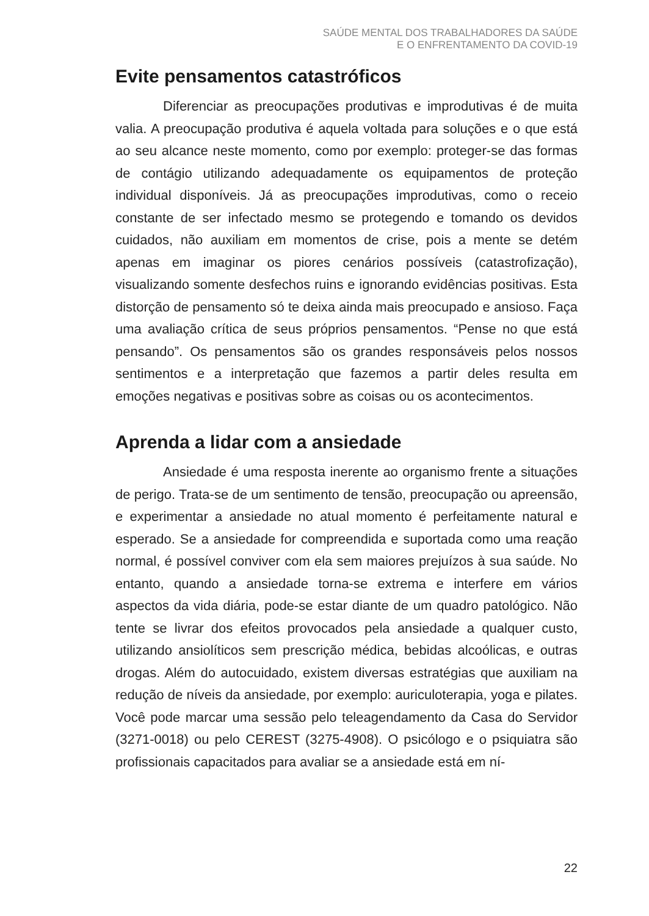SAÚDE MENTAL DOS TRABALHADORES DA SAÚDE
E O ENFRENTAMENTO DA COVID-19
Evite pensamentos catastróficos
Diferenciar as preocupações produtivas e improdutivas é de muita valia. A preocupação produtiva é aquela voltada para soluções e o que está ao seu alcance neste momento, como por exemplo: proteger-se das formas de contágio utilizando adequadamente os equipamentos de proteção individual disponíveis. Já as preocupações improdutivas, como o receio constante de ser infectado mesmo se protegendo e tomando os devidos cuidados, não auxiliam em momentos de crise, pois a mente se detém apenas em imaginar os piores cenários possíveis (catastrofização), visualizando somente desfechos ruins e ignorando evidências positivas. Esta distorção de pensamento só te deixa ainda mais preocupado e ansioso. Faça uma avaliação crítica de seus próprios pensamentos. “Pense no que está pensando”. Os pensamentos são os grandes responsáveis pelos nossos sentimentos e a interpretação que fazemos a partir deles resulta em emoções negativas e positivas sobre as coisas ou os acontecimentos.
Aprenda a lidar com a ansiedade
Ansiedade é uma resposta inerente ao organismo frente a situações de perigo. Trata-se de um sentimento de tensão, preocupação ou apreensão, e experimentar a ansiedade no atual momento é perfeitamente natural e esperado. Se a ansiedade for compreendida e suportada como uma reação normal, é possível conviver com ela sem maiores prejuízos à sua saúde. No entanto, quando a ansiedade torna-se extrema e interfere em vários aspectos da vida diária, pode-se estar diante de um quadro patológico. Não tente se livrar dos efeitos provocados pela ansiedade a qualquer custo, utilizando ansiolíticos sem prescrição médica, bebidas alcoólicas, e outras drogas. Além do autocuidado, existem diversas estratégias que auxiliam na redução de níveis da ansiedade, por exemplo: auriculoterapia, yoga e pilates. Você pode marcar uma sessão pelo teleagendamento da Casa do Servidor (3271-0018) ou pelo CEREST (3275-4908). O psicólogo e o psiquiatra são profissionais capacitados para avaliar se a ansiedade está em ní-
22